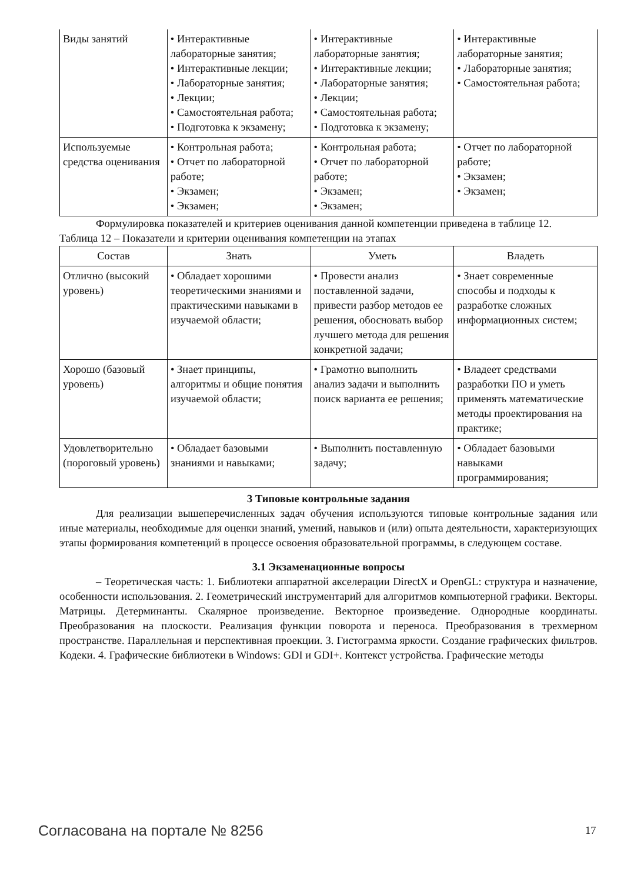| Виды занятий | • Интерактивные лабораторные занятия; • Интерактивные лекции; • Лабораторные занятия; • Лекции; • Самостоятельная работа; • Подготовка к экзамену; | • Интерактивные лабораторные занятия; • Интерактивные лекции; • Лабораторные занятия; • Лекции; • Самостоятельная работа; • Подготовка к экзамену; | • Интерактивные лабораторные занятия; • Лабораторные занятия; • Самостоятельная работа; |
| Используемые средства оценивания | • Контрольная работа; • Отчет по лабораторной работе; • Экзамен; • Экзамен; | • Контрольная работа; • Отчет по лабораторной работе; • Экзамен; • Экзамен; | • Отчет по лабораторной работе; • Экзамен; • Экзамен; |
Формулировка показателей и критериев оценивания данной компетенции приведена в таблице 12.
Таблица 12 – Показатели и критерии оценивания компетенции на этапах
| Состав | Знать | Уметь | Владеть |
| --- | --- | --- | --- |
| Отлично (высокий уровень) | • Обладает хорошими теоретическими знаниями и практическими навыками в изучаемой области; | • Провести анализ поставленной задачи, привести разбор методов ее решения, обосновать выбор лучшего метода для решения конкретной задачи; | • Знает современные способы и подходы к разработке сложных информационных систем; |
| Хорошо (базовый уровень) | • Знает принципы, алгоритмы и общие понятия изучаемой области; | • Грамотно выполнить анализ задачи и выполнить поиск варианта ее решения; | • Владеет средствами разработки ПО и уметь применять математические методы проектирования на практике; |
| Удовлетворительно (пороговый уровень) | • Обладает базовыми знаниями и навыками; | • Выполнить поставленную задачу; | • Обладает базовыми навыками программирования; |
3 Типовые контрольные задания
Для реализации вышеперечисленных задач обучения используются типовые контрольные задания или иные материалы, необходимые для оценки знаний, умений, навыков и (или) опыта деятельности, характеризующих этапы формирования компетенций в процессе освоения образовательной программы, в следующем составе.
3.1 Экзаменационные вопросы
– Теоретическая часть: 1. Библиотеки аппаратной акселерации DirectX и OpenGL: структура и назначение, особенности использования. 2. Геометрический инструментарий для алгоритмов компьютерной графики. Векторы. Матрицы. Детерминанты. Скалярное произведение. Векторное произведение. Однородные координаты. Преобразования на плоскости. Реализация функции поворота и переноса. Преобразования в трехмерном пространстве. Параллельная и перспективная проекции. 3. Гистограмма яркости. Создание графических фильтров. Кодеки. 4. Графические библиотеки в Windows: GDI и GDI+. Контекст устройства. Графические методы
Согласована на портале № 8256 17